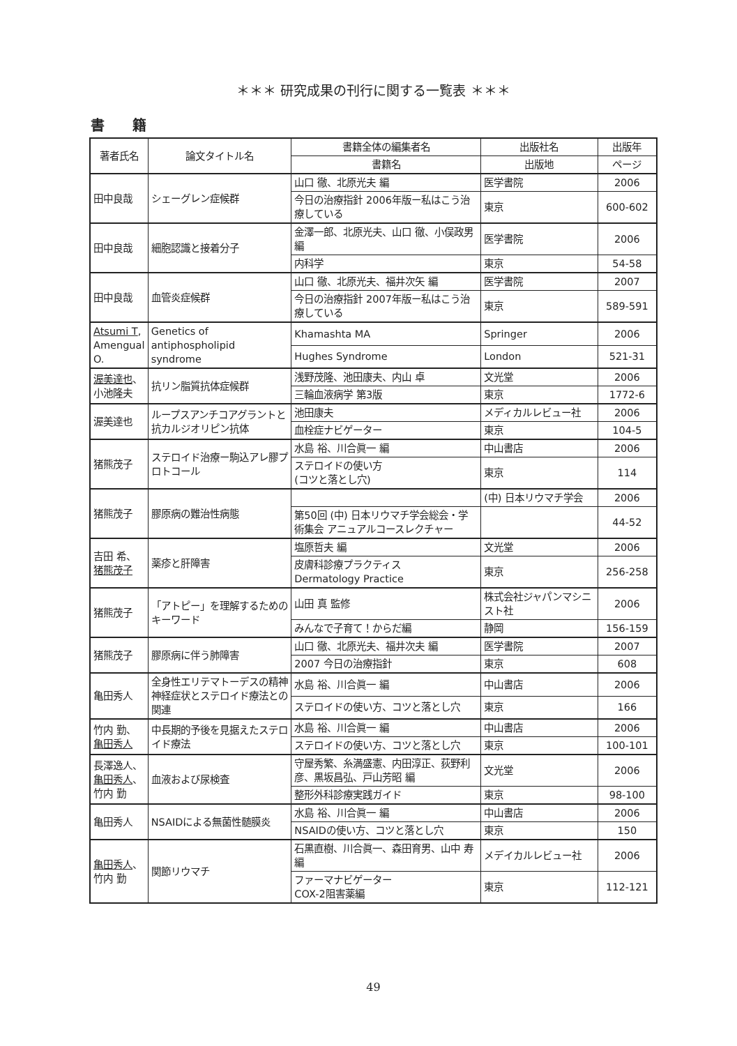＊＊＊ 研究成果の刊行に関する一覧表 ＊＊＊
書籍
| 著者氏名 | 論文タイトル名 | 書籍全体の編集者名 | 出版社名 | 出版年 |
| --- | --- | --- | --- | --- |
| | | 書籍名 | 出版地 | ページ |
| 田中良哉 | シェーグレン症候群 | 山口 徹、北原光夫 編 | 医学書院 | 2006 |
| | | 今日の治療指針 2006年版ー私はこう治療している | 東京 | 600-602 |
| 田中良哉 | 細胞認識と接着分子 | 金澤一郎、北原光夫、山口 徹、小俣政男 編 | 医学書院 | 2006 |
| | | 内科学 | 東京 | 54-58 |
| 田中良哉 | 血管炎症候群 | 山口 徹、北原光夫、福井次矢 編 | 医学書院 | 2007 |
| | | 今日の治療指針 2007年版ー私はこう治療している | 東京 | 589-591 |
| Atsumi T , Amengual O. | Genetics of antiphospholipid syndrome | Khamashta MA | Springer | 2006 |
| | | Hughes Syndrome | London | 521-31 |
| 渥美達也 、小池隆夫 | 抗リン脂質抗体症候群 | 浅野茂隆、池田康夫、内山 卓 | 文光堂 | 2006 |
| | | 三輪血液病学 第3版 | 東京 | 1772-6 |
| 渥美達也 | ループスアンチコアグラントと抗カルジオリピン抗体 | 池田康夫 | メディカルレビュー社 | 2006 |
| | | 血栓症ナビゲーター | 東京 | 104-5 |
| 猪熊茂子 | ステロイド治療ー駒込アレ膠プロトコール | 水島 裕、川合眞一 編 | 中山書店 | 2006 |
| | | ステロイドの使い方 (コツと落とし穴) | 東京 | 114 |
| 猪熊茂子 | 膠原病の難治性病態 | | (中) 日本リウマチ学会 | 2006 |
| | | 第50回 (中) 日本リウマチ学会総会・学術集会 アニュアルコースレクチャー | | 44-52 |
| 吉田 希、 猪熊茂子 | 薬疹と肝障害 | 塩原哲夫 編 | 文光堂 | 2006 |
| | | 皮膚科診療プラクティス Dermatology Practice | 東京 | 256-258 |
| 猪熊茂子 | 「アトピー」を理解するためのキーワード | 山田 真 監修 | 株式会社ジャパンマシニスト社 | 2006 |
| | | みんなで子育て！からだ編 | 静岡 | 156-159 |
| 猪熊茂子 | 膠原病に伴う肺障害 | 山口 徹、北原光夫、福井次夫 編 | 医学書院 | 2007 |
| | | 2007 今日の治療指針 | 東京 | 608 |
| 亀田秀人 | 全身性エリテマトーデスの精神神経症状とステロイド療法との関連 | 水島 裕、川合眞一 編 | 中山書店 | 2006 |
| | | ステロイドの使い方、コツと落とし穴 | 東京 | 166 |
| 竹内 勤、 亀田秀人 | 中長期的予後を見据えたステロイド療法 | 水島 裕、川合眞一 編 | 中山書店 | 2006 |
| | | ステロイドの使い方、コツと落とし穴 | 東京 | 100-101 |
| 長澤逸人、 亀田秀人 、竹内 勤 | 血液および尿検査 | 守屋秀繁、糸満盛憲、内田淳正、荻野利彦、黒坂昌弘、戸山芳昭 編 | 文光堂 | 2006 |
| | | 整形外科診療実践ガイド | 東京 | 98-100 |
| 亀田秀人 | NSAIDによる無菌性髄膜炎 | 水島 裕、川合眞一 編 | 中山書店 | 2006 |
| | | NSAIDの使い方、コツと落とし穴 | 東京 | 150 |
| 亀田秀人 、竹内 勤 | 関節リウマチ | 石黒直樹、川合眞一、森田育男、山中 寿 編 | メデイカルレビュー社 | 2006 |
| | | ファーマナビゲーター COX-2阻害薬編 | 東京 | 112-121 |
49